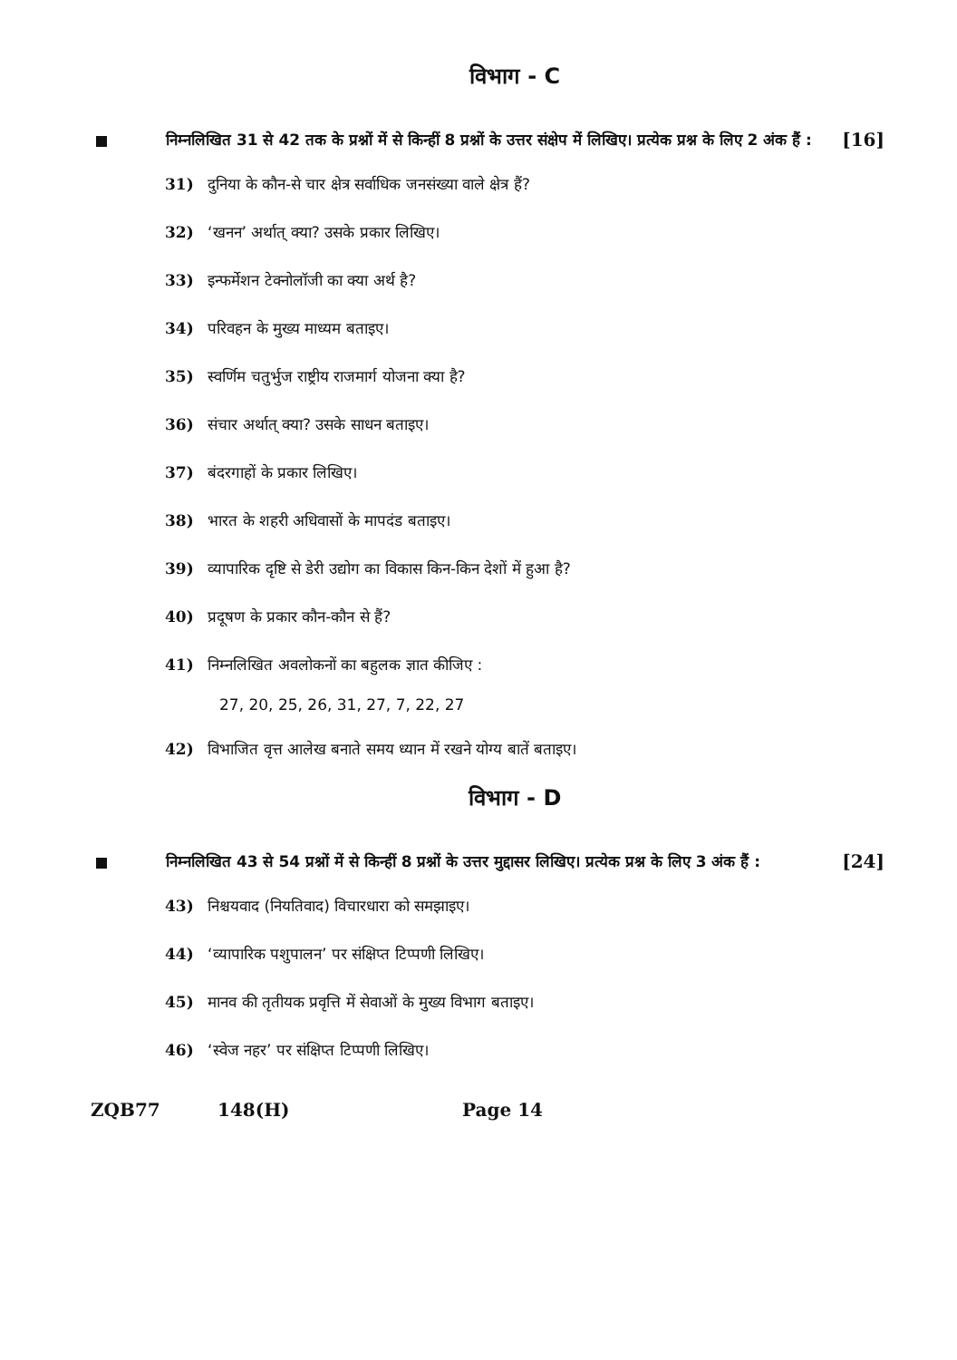विभाग - C
निम्नलिखित 31 से 42 तक के प्रश्नों में से किन्हीं 8 प्रश्नों के उत्तर संक्षेप में लिखिए। प्रत्येक प्रश्न के लिए 2 अंक हैं :
[16]
31) दुनिया के कौन-से चार क्षेत्र सर्वाधिक जनसंख्या वाले क्षेत्र हैं?
32) ‘खनन’ अर्थात् क्या? उसके प्रकार लिखिए।
33) इन्फर्मेशन टेक्नोलॉजी का क्या अर्थ है?
34) परिवहन के मुख्य माध्यम बताइए।
35) स्वर्णिम चतुर्भुज राष्ट्रीय राजमार्ग योजना क्या है?
36) संचार अर्थात् क्या? उसके साधन बताइए।
37) बंदरगाहों के प्रकार लिखिए।
38) भारत के शहरी अधिवासों के मापदंड बताइए।
39) व्यापारिक दृष्टि से डेरी उद्योग का विकास किन-किन देशों में हुआ है?
40) प्रदूषण के प्रकार कौन-कौन से हैं?
41) निम्नलिखित अवलोकनों का बहुलक ज्ञात कीजिए :
27, 20, 25, 26, 31, 27, 7, 22, 27
42) विभाजित वृत्त आलेख बनाते समय ध्यान में रखने योग्य बातें बताइए।
विभाग - D
निम्नलिखित 43 से 54 प्रश्नों में से किन्हीं 8 प्रश्नों के उत्तर मुद्दासर लिखिए। प्रत्येक प्रश्न के लिए 3 अंक हैं :
[24]
43) निश्चयवाद (नियतिवाद) विचारधारा को समझाइए।
44) ‘व्यापारिक पशुपालन’ पर संक्षिप्त टिप्पणी लिखिए।
45) मानव की तृतीयक प्रवृत्ति में सेवाओं के मुख्य विभाग बताइए।
46) ‘स्वेज नहर’ पर संक्षिप्त टिप्पणी लिखिए।
ZQB77 148(H) Page 14